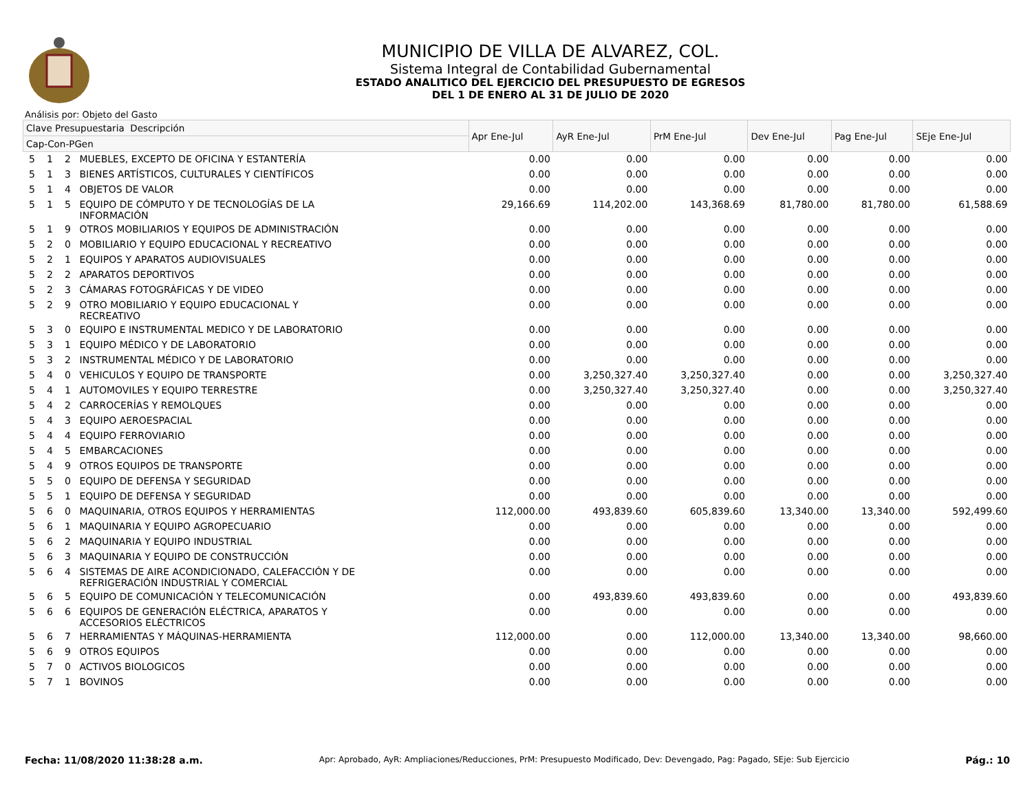MUNICIPIO DE VILLA DE ALVAREZ, COL.
Sistema Integral de Contabilidad Gubernamental
ESTADO ANALITICO DEL EJERCICIO DEL PRESUPUESTO DE EGRESOS
DEL 1 DE ENERO AL 31 DE JULIO DE 2020
Análisis por: Objeto del Gasto
| Clave Presupuestaria Descripción | | | | Apr Ene-Jul | AyR Ene-Jul | PrM Ene-Jul | Dev Ene-Jul | Pag Ene-Jul | SEje Ene-Jul |
| --- | --- | --- | --- | --- | --- | --- | --- | --- | --- |
| Cap-Con-PGen | | | | | | | | | |
| 5 | 1 | 2 | MUEBLES, EXCEPTO DE OFICINA Y ESTANTERÍA | 0.00 | 0.00 | 0.00 | 0.00 | 0.00 | 0.00 |
| 5 | 1 | 3 | BIENES ARTÍSTICOS, CULTURALES Y CIENTÍFICOS | 0.00 | 0.00 | 0.00 | 0.00 | 0.00 | 0.00 |
| 5 | 1 | 4 | OBJETOS DE VALOR | 0.00 | 0.00 | 0.00 | 0.00 | 0.00 | 0.00 |
| 5 | 1 | 5 | EQUIPO DE CÓMPUTO Y DE TECNOLOGÍAS DE LA INFORMACIÓN | 29,166.69 | 114,202.00 | 143,368.69 | 81,780.00 | 81,780.00 | 61,588.69 |
| 5 | 1 | 9 | OTROS MOBILIARIOS Y EQUIPOS DE ADMINISTRACIÓN | 0.00 | 0.00 | 0.00 | 0.00 | 0.00 | 0.00 |
| 5 | 2 | 0 | MOBILIARIO Y EQUIPO EDUCACIONAL Y RECREATIVO | 0.00 | 0.00 | 0.00 | 0.00 | 0.00 | 0.00 |
| 5 | 2 | 1 | EQUIPOS Y APARATOS AUDIOVISUALES | 0.00 | 0.00 | 0.00 | 0.00 | 0.00 | 0.00 |
| 5 | 2 | 2 | APARATOS DEPORTIVOS | 0.00 | 0.00 | 0.00 | 0.00 | 0.00 | 0.00 |
| 5 | 2 | 3 | CÁMARAS FOTOGRÁFICAS Y DE VIDEO | 0.00 | 0.00 | 0.00 | 0.00 | 0.00 | 0.00 |
| 5 | 2 | 9 | OTRO MOBILIARIO Y EQUIPO EDUCACIONAL Y RECREATIVO | 0.00 | 0.00 | 0.00 | 0.00 | 0.00 | 0.00 |
| 5 | 3 | 0 | EQUIPO E INSTRUMENTAL MEDICO Y DE LABORATORIO | 0.00 | 0.00 | 0.00 | 0.00 | 0.00 | 0.00 |
| 5 | 3 | 1 | EQUIPO MÉDICO Y DE LABORATORIO | 0.00 | 0.00 | 0.00 | 0.00 | 0.00 | 0.00 |
| 5 | 3 | 2 | INSTRUMENTAL MÉDICO Y DE LABORATORIO | 0.00 | 0.00 | 0.00 | 0.00 | 0.00 | 0.00 |
| 5 | 4 | 0 | VEHICULOS Y EQUIPO DE TRANSPORTE | 0.00 | 3,250,327.40 | 3,250,327.40 | 0.00 | 0.00 | 3,250,327.40 |
| 5 | 4 | 1 | AUTOMOVILES Y EQUIPO TERRESTRE | 0.00 | 3,250,327.40 | 3,250,327.40 | 0.00 | 0.00 | 3,250,327.40 |
| 5 | 4 | 2 | CARROCERÍAS Y REMOLQUES | 0.00 | 0.00 | 0.00 | 0.00 | 0.00 | 0.00 |
| 5 | 4 | 3 | EQUIPO AEROESPACIAL | 0.00 | 0.00 | 0.00 | 0.00 | 0.00 | 0.00 |
| 5 | 4 | 4 | EQUIPO FERROVIARIO | 0.00 | 0.00 | 0.00 | 0.00 | 0.00 | 0.00 |
| 5 | 4 | 5 | EMBARCACIONES | 0.00 | 0.00 | 0.00 | 0.00 | 0.00 | 0.00 |
| 5 | 4 | 9 | OTROS EQUIPOS DE TRANSPORTE | 0.00 | 0.00 | 0.00 | 0.00 | 0.00 | 0.00 |
| 5 | 5 | 0 | EQUIPO DE DEFENSA Y SEGURIDAD | 0.00 | 0.00 | 0.00 | 0.00 | 0.00 | 0.00 |
| 5 | 5 | 1 | EQUIPO DE DEFENSA Y SEGURIDAD | 0.00 | 0.00 | 0.00 | 0.00 | 0.00 | 0.00 |
| 5 | 6 | 0 | MAQUINARIA, OTROS EQUIPOS Y HERRAMIENTAS | 112,000.00 | 493,839.60 | 605,839.60 | 13,340.00 | 13,340.00 | 592,499.60 |
| 5 | 6 | 1 | MAQUINARIA Y EQUIPO AGROPECUARIO | 0.00 | 0.00 | 0.00 | 0.00 | 0.00 | 0.00 |
| 5 | 6 | 2 | MAQUINARIA Y EQUIPO INDUSTRIAL | 0.00 | 0.00 | 0.00 | 0.00 | 0.00 | 0.00 |
| 5 | 6 | 3 | MAQUINARIA Y EQUIPO DE CONSTRUCCIÓN | 0.00 | 0.00 | 0.00 | 0.00 | 0.00 | 0.00 |
| 5 | 6 | 4 | SISTEMAS DE AIRE ACONDICIONADO, CALEFACCIÓN Y DE REFRIGERACIÓN INDUSTRIAL Y COMERCIAL | 0.00 | 0.00 | 0.00 | 0.00 | 0.00 | 0.00 |
| 5 | 6 | 5 | EQUIPO DE COMUNICACIÓN Y TELECOMUNICACIÓN | 0.00 | 493,839.60 | 493,839.60 | 0.00 | 0.00 | 493,839.60 |
| 5 | 6 | 6 | EQUIPOS DE GENERACIÓN ELÉCTRICA, APARATOS Y ACCESORIOS ELÉCTRICOS | 0.00 | 0.00 | 0.00 | 0.00 | 0.00 | 0.00 |
| 5 | 6 | 7 | HERRAMIENTAS Y MÁQUINAS-HERRAMIENTA | 112,000.00 | 0.00 | 112,000.00 | 13,340.00 | 13,340.00 | 98,660.00 |
| 5 | 6 | 9 | OTROS EQUIPOS | 0.00 | 0.00 | 0.00 | 0.00 | 0.00 | 0.00 |
| 5 | 7 | 0 | ACTIVOS BIOLOGICOS | 0.00 | 0.00 | 0.00 | 0.00 | 0.00 | 0.00 |
| 5 | 7 | 1 | BOVINOS | 0.00 | 0.00 | 0.00 | 0.00 | 0.00 | 0.00 |
Fecha: 11/08/2020 11:38:28 a.m. Apr: Aprobado, AyR: Ampliaciones/Reducciones, PrM: Presupuesto Modificado, Dev: Devengado, Pag: Pagado, SEje: Sub Ejercicio Pág.: 10